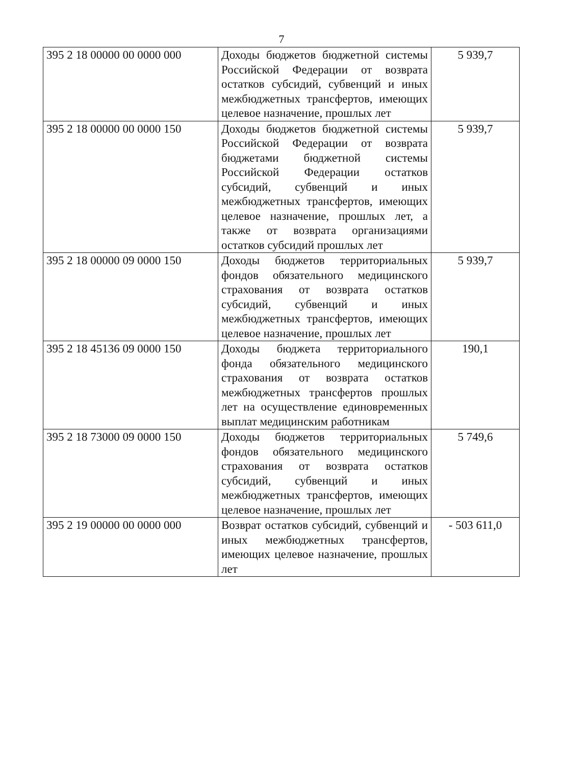7
| 395 2 18 00000 00 0000 000 | Доходы бюджетов бюджетной системы Российской Федерации от возврата остатков субсидий, субвенций и иных межбюджетных трансфертов, имеющих целевое назначение, прошлых лет | 5 939,7 |
| 395 2 18 00000 00 0000 150 | Доходы бюджетов бюджетной системы Российской Федерации от возврата бюджетами бюджетной системы Российской Федерации остатков субсидий, субвенций и иных межбюджетных трансфертов, имеющих целевое назначение, прошлых лет, а также от возврата организациями остатков субсидий прошлых лет | 5 939,7 |
| 395 2 18 00000 09 0000 150 | Доходы бюджетов территориальных фондов обязательного медицинского страхования от возврата остатков субсидий, субвенций и иных межбюджетных трансфертов, имеющих целевое назначение, прошлых лет | 5 939,7 |
| 395 2 18 45136 09 0000 150 | Доходы бюджета территориального фонда обязательного медицинского страхования от возврата остатков межбюджетных трансфертов прошлых лет на осуществление единовременных выплат медицинским работникам | 190,1 |
| 395 2 18 73000 09 0000 150 | Доходы бюджетов территориальных фондов обязательного медицинского страхования от возврата остатков субсидий, субвенций и иных межбюджетных трансфертов, имеющих целевое назначение, прошлых лет | 5 749,6 |
| 395 2 19 00000 00 0000 000 | Возврат остатков субсидий, субвенций и иных межбюджетных трансфертов, имеющих целевое назначение, прошлых лет | - 503 611,0 |